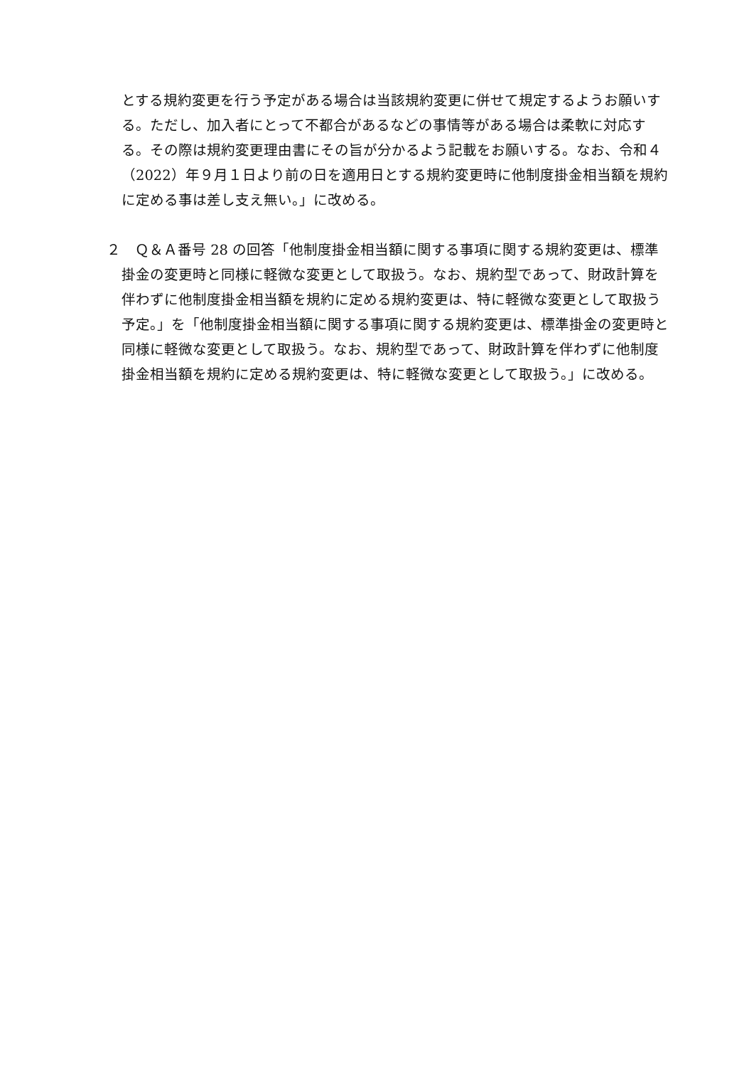とする規約変更を行う予定がある場合は当該規約変更に併せて規定するようお願いする。ただし、加入者にとって不都合があるなどの事情等がある場合は柔軟に対応する。その際は規約変更理由書にその旨が分かるよう記載をお願いする。なお、令和４（2022）年９月１日より前の日を適用日とする規約変更時に他制度掛金相当額を規約に定める事は差し支え無い。」に改める。
２　Ｑ＆Ａ番号 28 の回答「他制度掛金相当額に関する事項に関する規約変更は、標準掛金の変更時と同様に軽微な変更として取扱う。なお、規約型であって、財政計算を伴わずに他制度掛金相当額を規約に定める規約変更は、特に軽微な変更として取扱う予定。」を「他制度掛金相当額に関する事項に関する規約変更は、標準掛金の変更時と同様に軽微な変更として取扱う。なお、規約型であって、財政計算を伴わずに他制度掛金相当額を規約に定める規約変更は、特に軽微な変更として取扱う。」に改める。